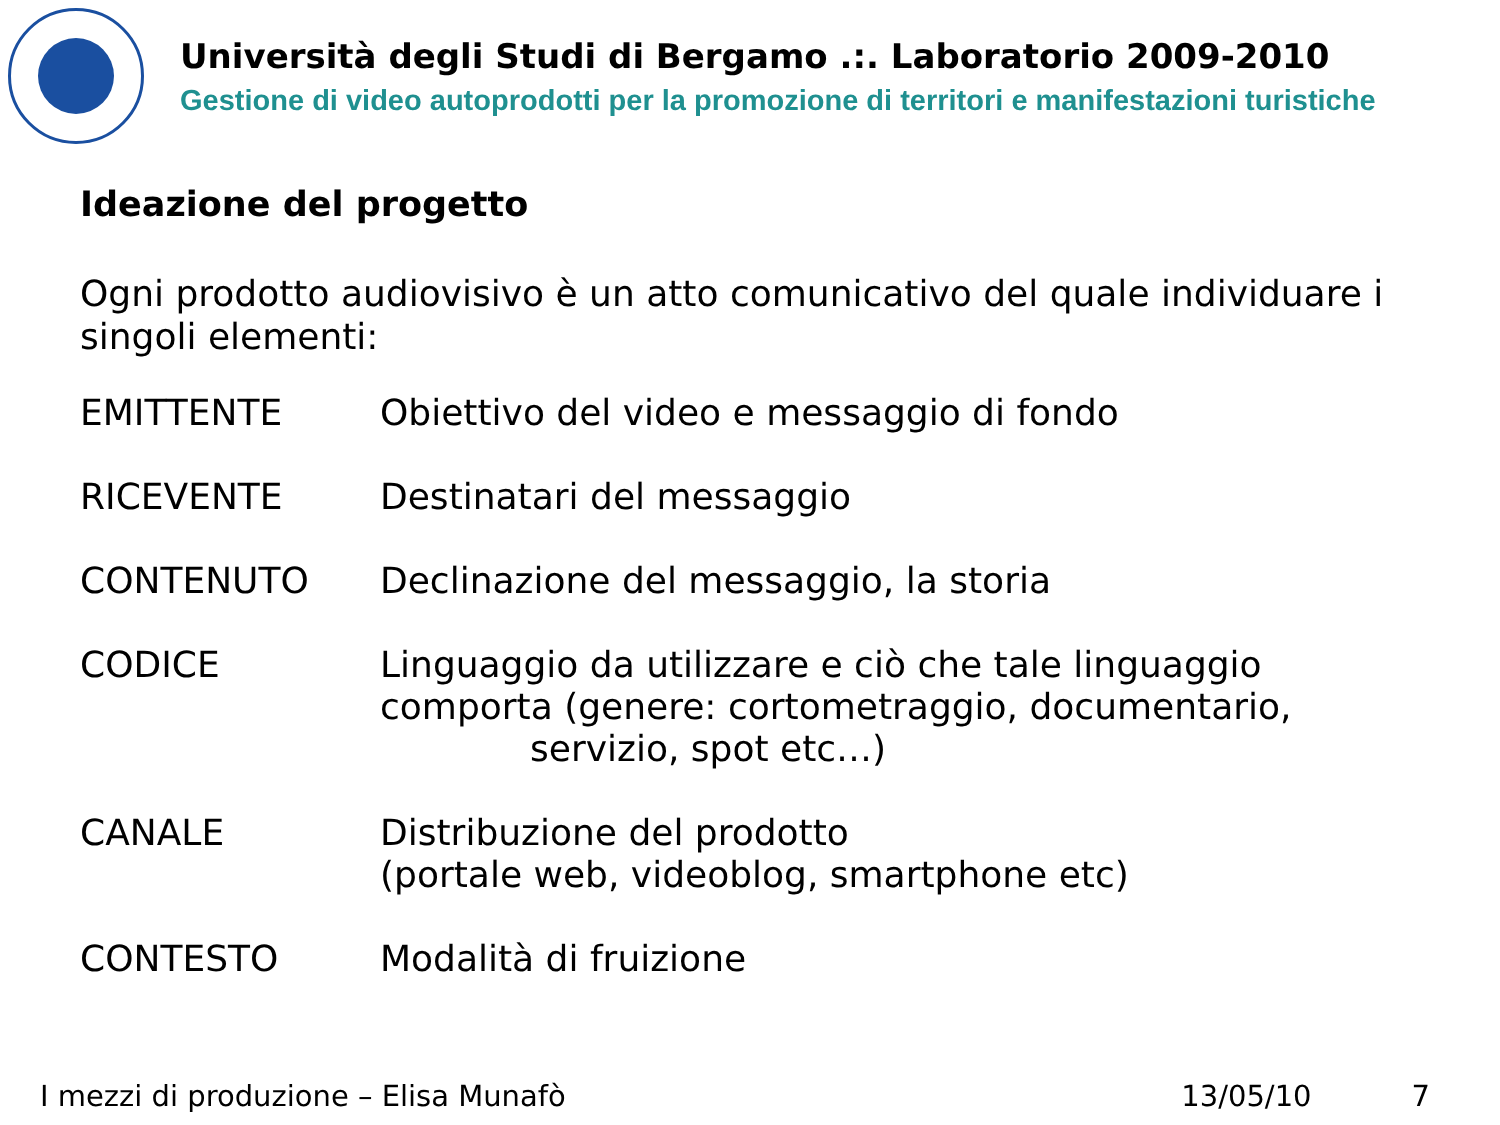Università degli Studi di Bergamo .:. Laboratorio 2009-2010
Gestione di video autoprodotti per la promozione di territori e manifestazioni turistiche
Ideazione del progetto
Ogni prodotto audiovisivo è un atto comunicativo del quale individuare i singoli elementi:
| EMITTENTE | Obiettivo del video e messaggio di fondo |
| RICEVENTE | Destinatari del messaggio |
| CONTENUTO | Declinazione del messaggio, la storia |
| CODICE | Linguaggio da utilizzare e ciò che tale linguaggio comporta (genere: cortometraggio, documentario, servizio, spot etc…) |
| CANALE | Distribuzione del prodotto (portale web, videoblog, smartphone etc) |
| CONTESTO | Modalità di fruizione |
I mezzi di produzione – Elisa Munafò 13/05/10 7